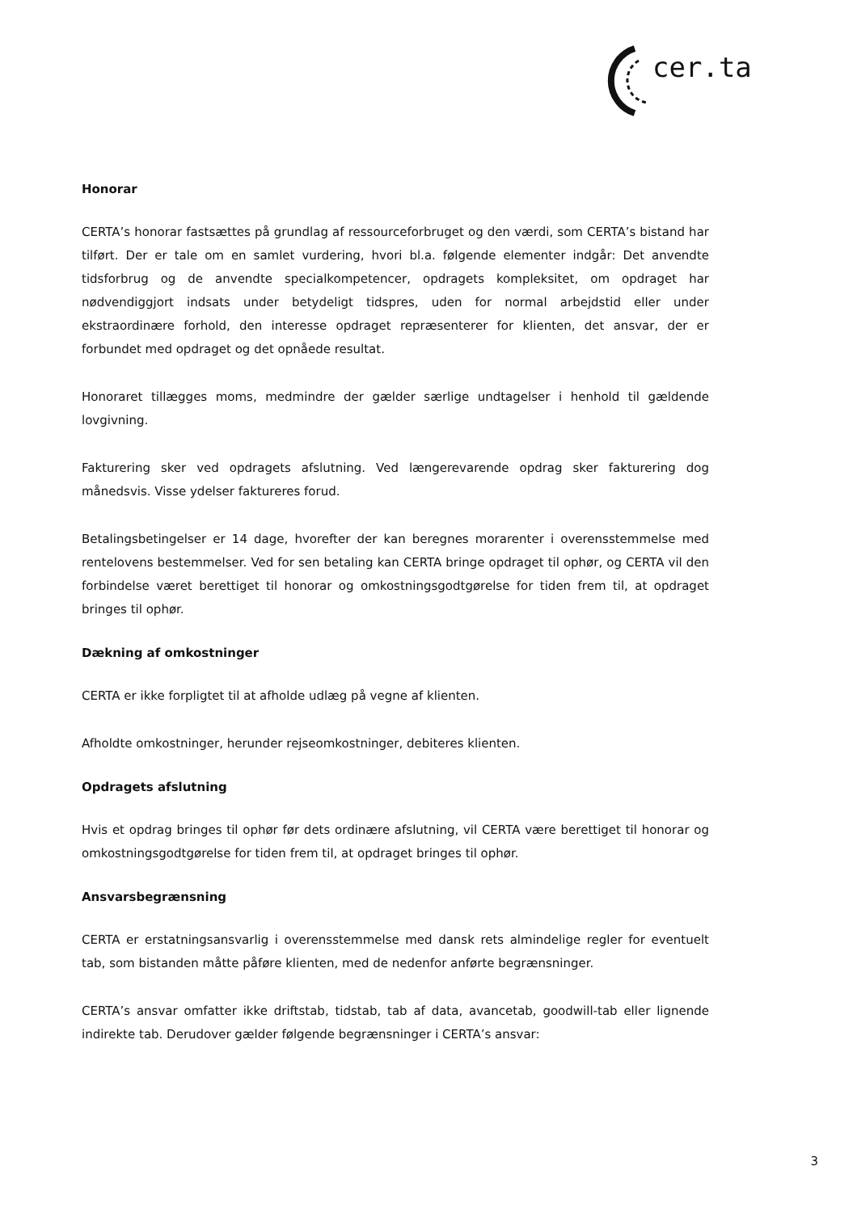cer.ta
Honorar
CERTA’s honorar fastsættes på grundlag af ressourceforbruget og den værdi, som CERTA’s bistand har tilført. Der er tale om en samlet vurdering, hvori bl.a. følgende elementer indgår: Det anvendte tidsforbrug og de anvendte specialkompetencer, opdragets kompleksitet, om opdraget har nødvendiggjort indsats under betydeligt tidspres, uden for normal arbejdstid eller under ekstraordinære forhold, den interesse opdraget repræsenterer for klienten, det ansvar, der er forbundet med opdraget og det opnåede resultat.
Honoraret tillægges moms, medmindre der gælder særlige undtagelser i henhold til gældende lovgivning.
Fakturering sker ved opdragets afslutning. Ved længerevarende opdrag sker fakturering dog månedsvis. Visse ydelser faktureres forud.
Betalingsbetingelser er 14 dage, hvorefter der kan beregnes morarenter i overensstemmelse med rentelovens bestemmelser. Ved for sen betaling kan CERTA bringe opdraget til ophør, og CERTA vil den forbindelse været berettiget til honorar og omkostningsgodtgørelse for tiden frem til, at opdraget bringes til ophør.
Dækning af omkostninger
CERTA er ikke forpligtet til at afholde udlæg på vegne af klienten.
Afholdte omkostninger, herunder rejseomkostninger, debiteres klienten.
Opdragets afslutning
Hvis et opdrag bringes til ophør før dets ordinære afslutning, vil CERTA være berettiget til honorar og omkostningsgodtgørelse for tiden frem til, at opdraget bringes til ophør.
Ansvarsbegrænsning
CERTA er erstatningsansvarlig i overensstemmelse med dansk rets almindelige regler for eventuelt tab, som bistanden måtte påføre klienten, med de nedenfor anførte begrænsninger.
CERTA’s ansvar omfatter ikke driftstab, tidstab, tab af data, avancetab, goodwill-tab eller lignende indirekte tab. Derudover gælder følgende begrænsninger i CERTA’s ansvar:
3